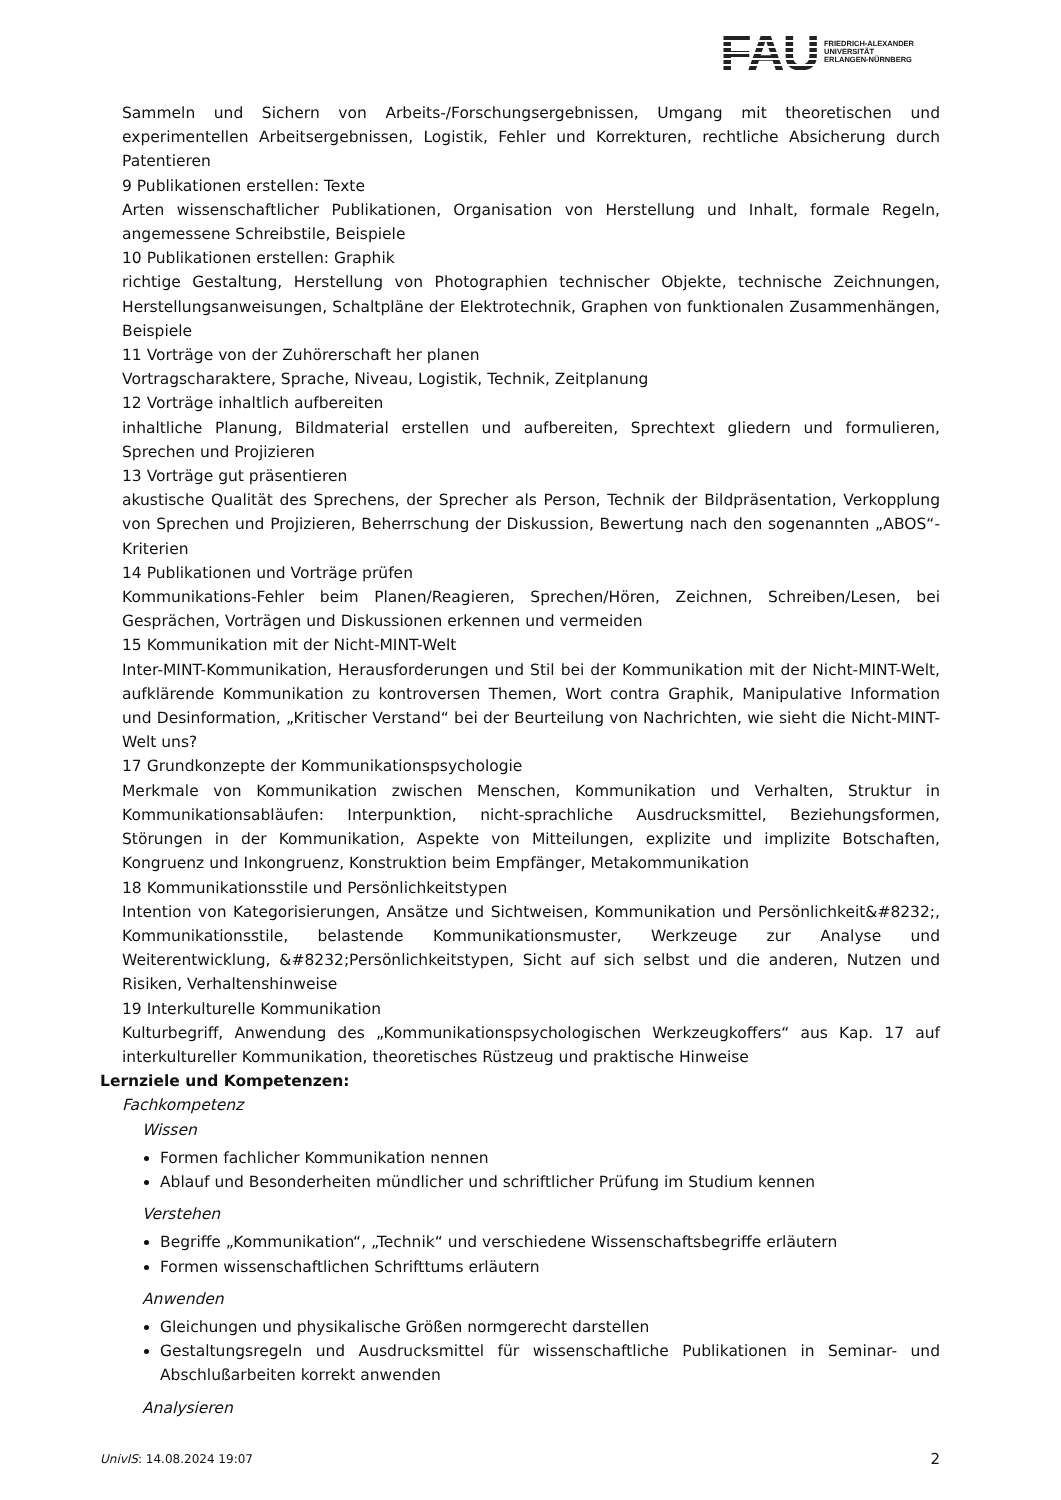FAU
FRIEDRICH-ALEXANDER
UNIVERSITÄT
ERLANGEN-NÜRNBERG
Sammeln und Sichern von Arbeits-/Forschungsergebnissen, Umgang mit theoretischen und experimentellen Arbeitsergebnissen, Logistik, Fehler und Korrekturen, rechtliche Absicherung durch Patentieren
9 Publikationen erstellen: Texte
Arten wissenschaftlicher Publikationen, Organisation von Herstellung und Inhalt, formale Regeln, angemessene Schreibstile, Beispiele
10 Publikationen erstellen: Graphik
richtige Gestaltung, Herstellung von Photographien technischer Objekte, technische Zeichnungen, Herstellungsanweisungen, Schaltpläne der Elektrotechnik, Graphen von funktionalen Zusammenhängen, Beispiele
11 Vorträge von der Zuhörerschaft her planen
Vortragscharaktere, Sprache, Niveau, Logistik, Technik, Zeitplanung
12 Vorträge inhaltlich aufbereiten
inhaltliche Planung, Bildmaterial erstellen und aufbereiten, Sprechtext gliedern und formulieren, Sprechen und Projizieren
13 Vorträge gut präsentieren
akustische Qualität des Sprechens, der Sprecher als Person, Technik der Bildpräsentation, Verkopplung von Sprechen und Projizieren, Beherrschung der Diskussion, Bewertung nach den sogenannten „ABOS“-Kriterien
14 Publikationen und Vorträge prüfen
Kommunikations-Fehler beim Planen/Reagieren, Sprechen/Hören, Zeichnen, Schreiben/Lesen, bei Gesprächen, Vorträgen und Diskussionen erkennen und vermeiden
15 Kommunikation mit der Nicht-MINT-Welt
Inter-MINT-Kommunikation, Herausforderungen und Stil bei der Kommunikation mit der Nicht-MINT-Welt, aufklärende Kommunikation zu kontroversen Themen, Wort contra Graphik, Manipulative Information und Desinformation, „Kritischer Verstand“ bei der Beurteilung von Nachrichten, wie sieht die Nicht-MINT-Welt uns?
17 Grundkonzepte der Kommunikationspsychologie
Merkmale von Kommunikation zwischen Menschen, Kommunikation und Verhalten, Struktur in Kommunikationsabläufen: Interpunktion, nicht-sprachliche Ausdrucksmittel, Beziehungsformen, Störungen in der Kommunikation, Aspekte von Mitteilungen, explizite und implizite Botschaften, Kongruenz und Inkongruenz, Konstruktion beim Empfänger, Metakommunikation
18 Kommunikationsstile und Persönlichkeitstypen
Intention von Kategorisierungen, Ansätze und Sichtweisen, Kommunikation und Persönlichkeit&#8232;, Kommunikationsstile, belastende Kommunikationsmuster, Werkzeuge zur Analyse und Weiterentwicklung, &#8232;Persönlichkeitstypen, Sicht auf sich selbst und die anderen, Nutzen und Risiken, Verhaltenshinweise
19 Interkulturelle Kommunikation
Kulturbegriff, Anwendung des „Kommunikationspsychologischen Werkzeugkoffers“ aus Kap. 17 auf interkultureller Kommunikation, theoretisches Rüstzeug und praktische Hinweise
Lernziele und Kompetenzen:
Fachkompetenz
Wissen
Formen fachlicher Kommunikation nennen
Ablauf und Besonderheiten mündlicher und schriftlicher Prüfung im Studium kennen
Verstehen
Begriffe „Kommunikation“, „Technik“ und verschiedene Wissenschaftsbegriffe erläutern
Formen wissenschaftlichen Schrifttums erläutern
Anwenden
Gleichungen und physikalische Größen normgerecht darstellen
Gestaltungsregeln und Ausdrucksmittel für wissenschaftliche Publikationen in Seminar- und Abschlußarbeiten korrekt anwenden
Analysieren
UnivIS: 14.08.2024 19:07 2